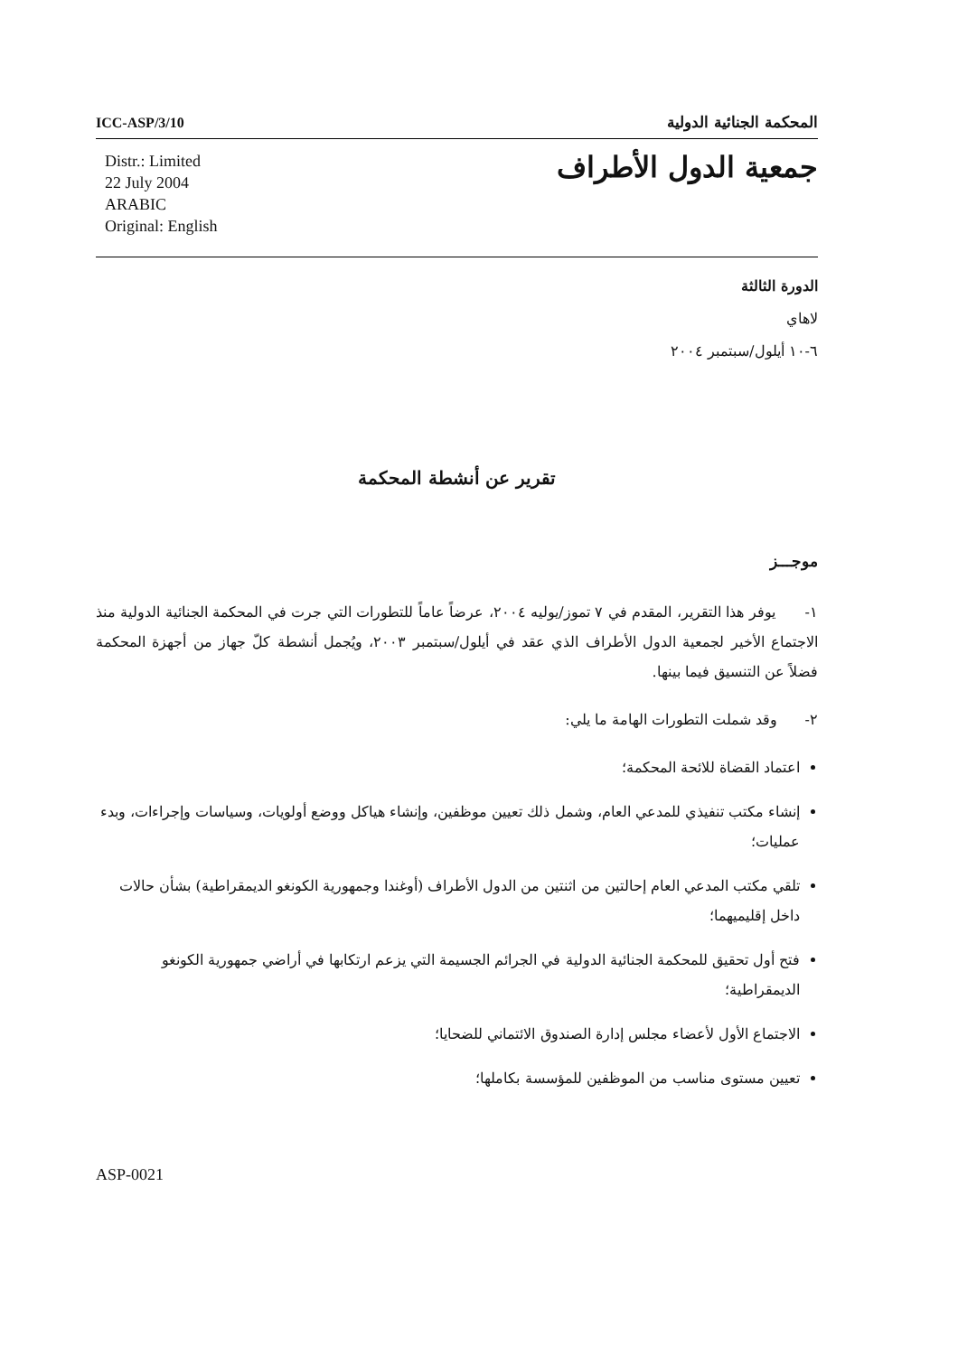ICC-ASP/3/10
المحكمة الجنائية الدولية
Distr.: Limited
22 July 2004
ARABIC
Original: English
جمعية الدول الأطراف
الدورة الثالثة
لاهاي
٦-١٠ أيلول/سبتمبر ٢٠٠٤
تقرير عن أنشطة المحكمة
موجـــز
١- يوفر هذا التقرير، المقدم في ٧ تموز/يوليه ٢٠٠٤، عرضاً عاماً للتطورات التي جرت في المحكمة الجنائية الدولية منذ الاجتماع الأخير لجمعية الدول الأطراف الذي عقد في أيلول/سبتمبر ٢٠٠٣، ويُجمل أنشطة كلّ جهاز من أجهزة المحكمة فضلاً عن التنسيق فيما بينها.
٢- وقد شملت التطورات الهامة ما يلي:
اعتماد القضاة للائحة المحكمة؛
إنشاء مكتب تنفيذي للمدعي العام، وشمل ذلك تعيين موظفين، وإنشاء هياكل ووضع أولويات، وسياسات وإجراءات، وبدء عمليات؛
تلقي مكتب المدعي العام إحالتين من اثنتين من الدول الأطراف (أوغندا وجمهورية الكونغو الديمقراطية) بشأن حالات داخل إقليميهما؛
فتح أول تحقيق للمحكمة الجنائية الدولية في الجرائم الجسيمة التي يزعم ارتكابها في أراضي جمهورية الكونغو الديمقراطية؛
الاجتماع الأول لأعضاء مجلس إدارة الصندوق الائتماني للضحايا؛
تعيين مستوى مناسب من الموظفين للمؤسسة بكاملها؛
ASP-0021